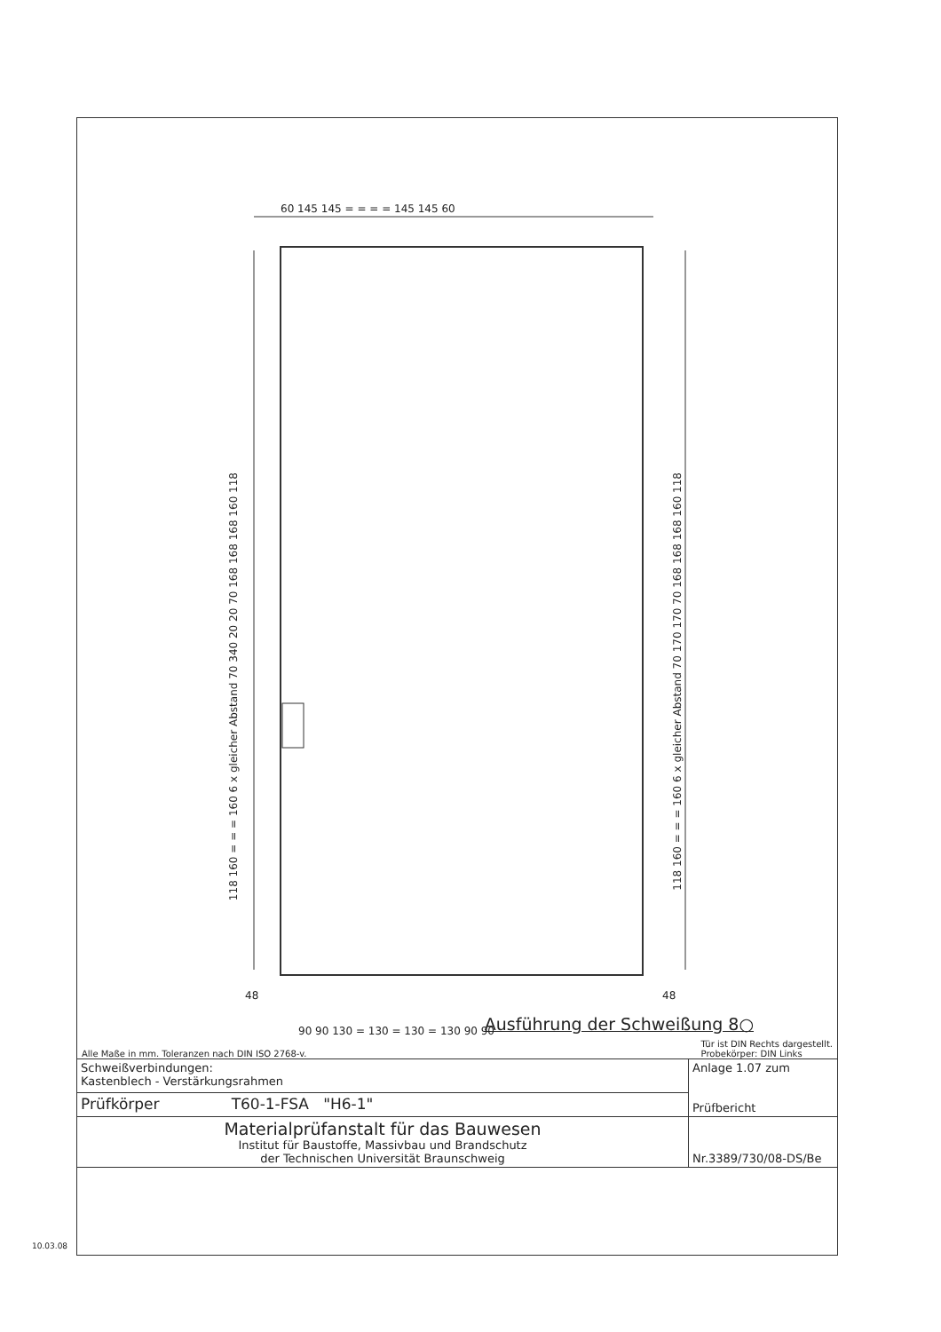60 145 145 = = = = 145 145 60
90 90 130 = 130 = 130 = 130 90 90
48 48
118 160 = = = 160 6 x gleicher Abstand 70 340 20 20 70 168 168 168 160 118
118 160 = = = 160 6 x gleicher Abstand 70 170 170 70 168 168 168 160 118
Ausführung der Schweißung 8○
Alle Maße in mm. Toleranzen nach DIN ISO 2768-v. Tür ist DIN Rechts dargestellt.
Probekörper: DIN Links
| Schweißverbindungen: Kastenblech - Verstärkungsrahmen | Anlage 1.07 zum Prüfbericht |
| Prüfkörper T60-1-FSA "H6-1" | |
| Materialprüfanstalt für das Bauwesen Institut für Baustoffe, Massivbau und Brandschutz der Technischen Universität Braunschweig | Nr.3389/730/08-DS/Be |
10.03.08